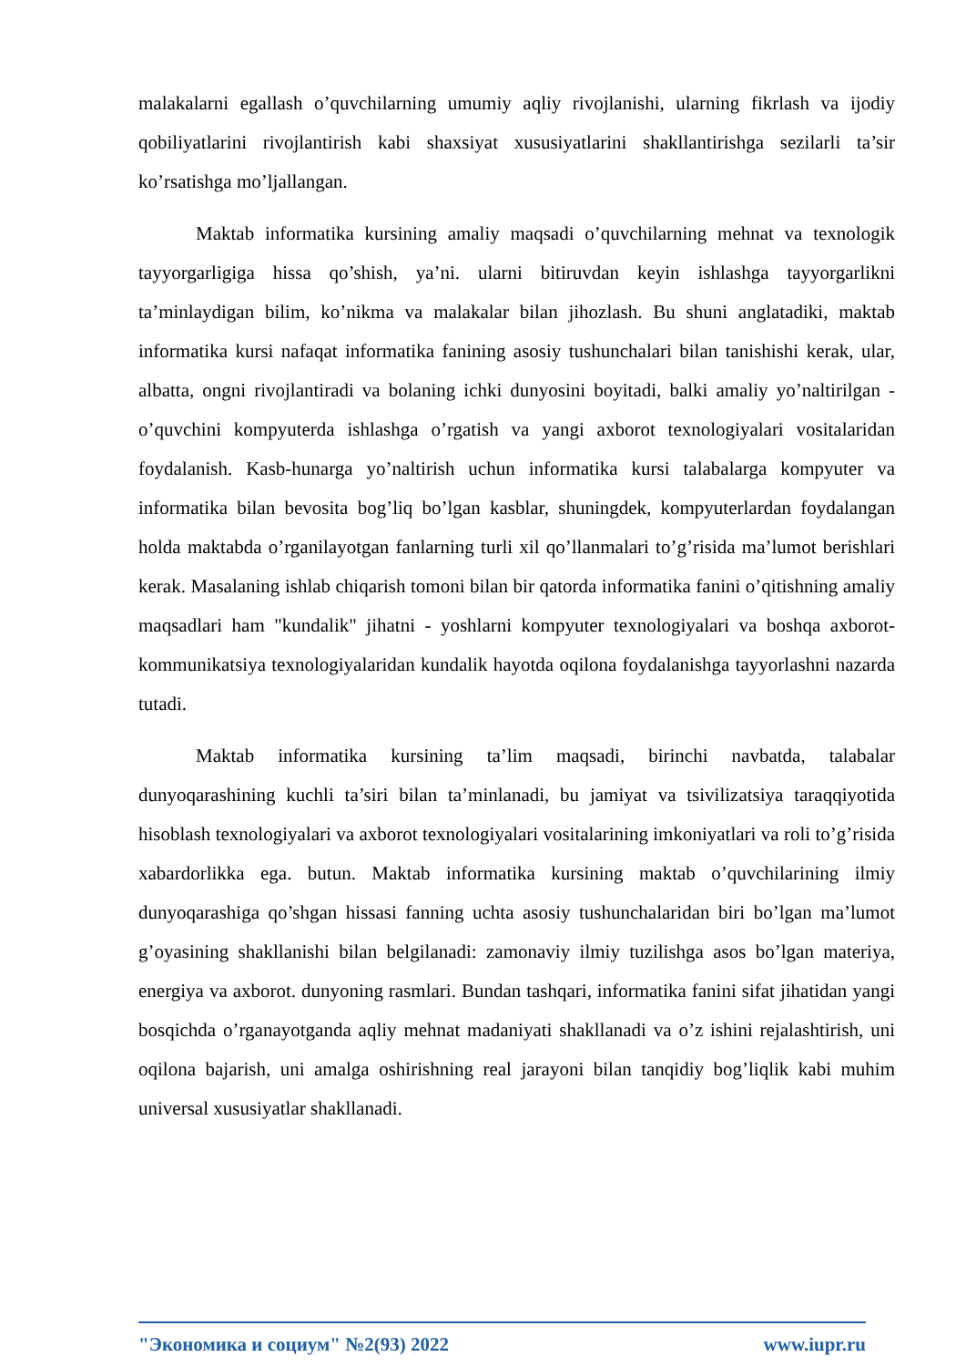malakalarni egallash o’quvchilarning umumiy aqliy rivojlanishi, ularning fikrlash va ijodiy qobiliyatlarini rivojlantirish kabi shaxsiyat xususiyatlarini shakllantirishga sezilarli ta’sir ko’rsatishga mo’ljallangan.
Maktab informatika kursining amaliy maqsadi o’quvchilarning mehnat va texnologik tayyorgarligiga hissa qo’shish, ya’ni. ularni bitiruvdan keyin ishlashga tayyorgarlikni ta’minlaydigan bilim, ko’nikma va malakalar bilan jihozlash. Bu shuni anglatadiki, maktab informatika kursi nafaqat informatika fanining asosiy tushunchalari bilan tanishishi kerak, ular, albatta, ongni rivojlantiradi va bolaning ichki dunyosini boyitadi, balki amaliy yo’naltirilgan - o’quvchini kompyuterda ishlashga o’rgatish va yangi axborot texnologiyalari vositalaridan foydalanish. Kasb-hunarga yo’naltirish uchun informatika kursi talabalarga kompyuter va informatika bilan bevosita bog’liq bo’lgan kasblar, shuningdek, kompyuterlardan foydalangan holda maktabda o’rganilayotgan fanlarning turli xil qo’llanmalari to’g’risida ma’lumot berishlari kerak. Masalaning ishlab chiqarish tomoni bilan bir qatorda informatika fanini o’qitishning amaliy maqsadlari ham "kundalik" jihatni - yoshlarni kompyuter texnologiyalari va boshqa axborot-kommunikatsiya texnologiyalaridan kundalik hayotda oqilona foydalanishga tayyorlashni nazarda tutadi.
Maktab informatika kursining ta’lim maqsadi, birinchi navbatda, talabalar dunyoqarashining kuchli ta’siri bilan ta’minlanadi, bu jamiyat va tsivilizatsiya taraqqiyotida hisoblash texnologiyalari va axborot texnologiyalari vositalarining imkoniyatlari va roli to’g’risida xabardorlikka ega. butun. Maktab informatika kursining maktab o’quvchilarining ilmiy dunyoqarashiga qo’shgan hissasi fanning uchta asosiy tushunchalaridan biri bo’lgan ma’lumot g’oyasining shakllanishi bilan belgilanadi: zamonaviy ilmiy tuzilishga asos bo’lgan materiya, energiya va axborot. dunyoning rasmlari. Bundan tashqari, informatika fanini sifat jihatidan yangi bosqichda o’rganayotganda aqliy mehnat madaniyati shakllanadi va o’z ishini rejalashtirish, uni oqilona bajarish, uni amalga oshirishning real jarayoni bilan tanqidiy bog’liqlik kabi muhim universal xususiyatlar shakllanadi.
"Экономика и социум" №2(93) 2022 www.iupr.ru